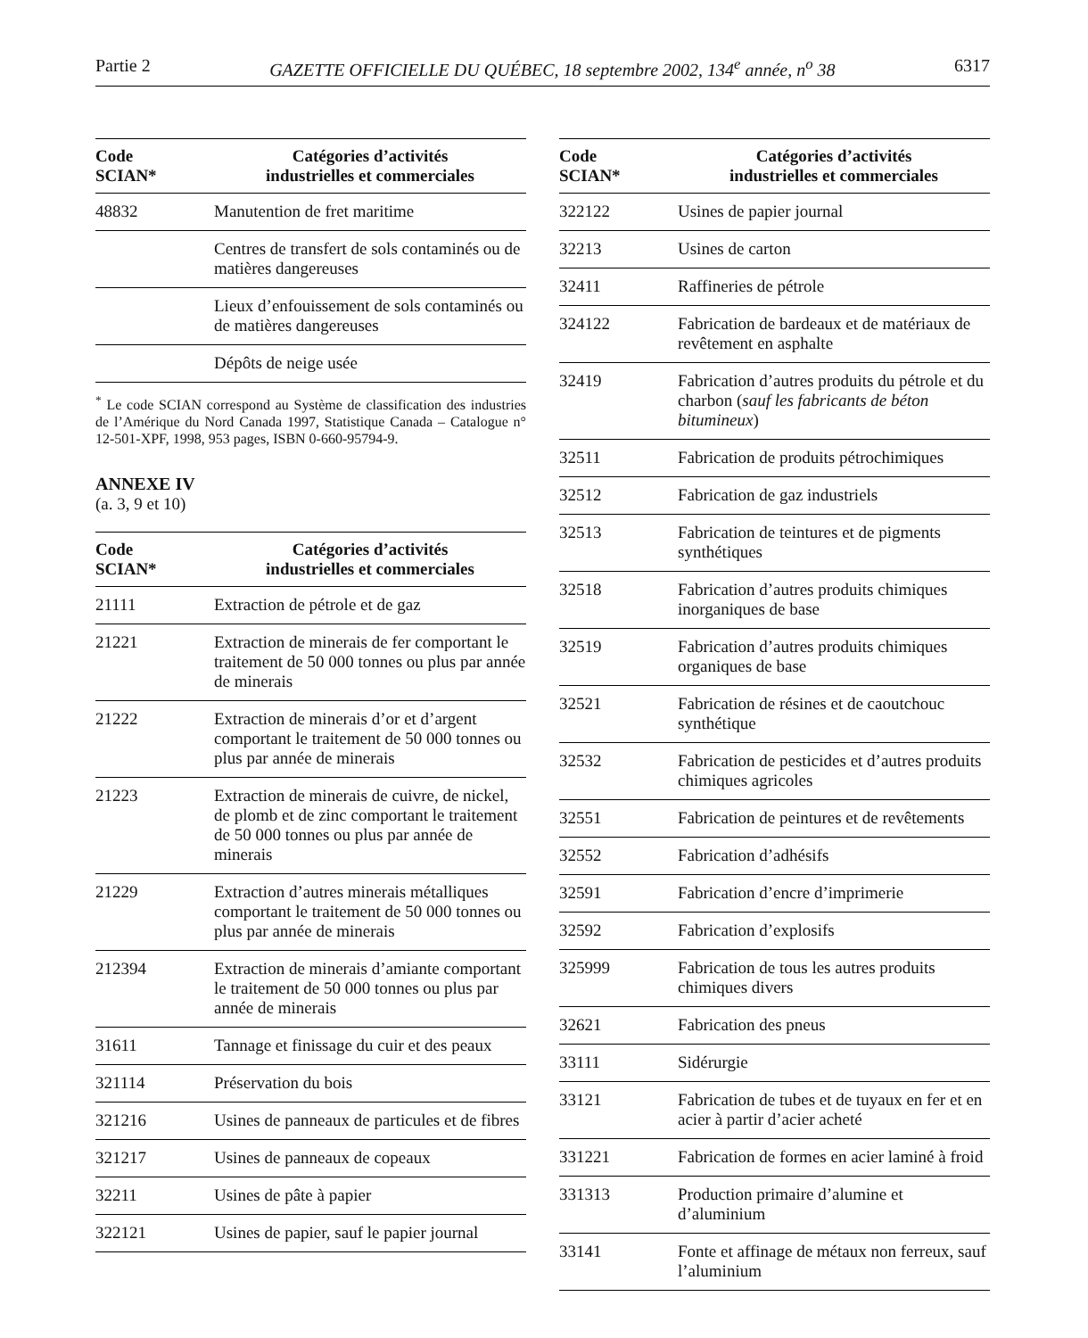Partie 2 GAZETTE OFFICIELLE DU QUÉBEC, 18 septembre 2002, 134<sup>e</sup> année, n<sup>o</sup> 38 6317
| Code SCIAN* | Catégories d’activités industrielles et commerciales |
| --- | --- |
| 48832 | Manutention de fret maritime |
| | Centres de transfert de sols contaminés ou de matières dangereuses |
| | Lieux d’enfouissement de sols contaminés ou de matières dangereuses |
| | Dépôts de neige usée |
<sup>*</sup> Le code SCIAN correspond au Système de classification des industries de l’Amérique du Nord Canada 1997, Statistique Canada – Catalogue n° 12-501-XPF, 1998, 953 pages, ISBN 0-660-95794-9.
ANNEXE IV
(a. 3, 9 et 10)
| Code SCIAN* | Catégories d’activités industrielles et commerciales |
| --- | --- |
| 21111 | Extraction de pétrole et de gaz |
| 21221 | Extraction de minerais de fer comportant le traitement de 50 000 tonnes ou plus par année de minerais |
| 21222 | Extraction de minerais d’or et d’argent comportant le traitement de 50 000 tonnes ou plus par année de minerais |
| 21223 | Extraction de minerais de cuivre, de nickel, de plomb et de zinc comportant le traitement de 50 000 tonnes ou plus par année de minerais |
| 21229 | Extraction d’autres minerais métalliques comportant le traitement de 50 000 tonnes ou plus par année de minerais |
| 212394 | Extraction de minerais d’amiante comportant le traitement de 50 000 tonnes ou plus par année de minerais |
| 31611 | Tannage et finissage du cuir et des peaux |
| 321114 | Préservation du bois |
| 321216 | Usines de panneaux de particules et de fibres |
| 321217 | Usines de panneaux de copeaux |
| 32211 | Usines de pâte à papier |
| 322121 | Usines de papier, sauf le papier journal |
| Code SCIAN* | Catégories d’activités industrielles et commerciales |
| --- | --- |
| 322122 | Usines de papier journal |
| 32213 | Usines de carton |
| 32411 | Raffineries de pétrole |
| 324122 | Fabrication de bardeaux et de matériaux de revêtement en asphalte |
| 32419 | Fabrication d’autres produits du pétrole et du charbon ( sauf les fabricants de béton bitumineux ) |
| 32511 | Fabrication de produits pétrochimiques |
| 32512 | Fabrication de gaz industriels |
| 32513 | Fabrication de teintures et de pigments synthétiques |
| 32518 | Fabrication d’autres produits chimiques inorganiques de base |
| 32519 | Fabrication d’autres produits chimiques organiques de base |
| 32521 | Fabrication de résines et de caoutchouc synthétique |
| 32532 | Fabrication de pesticides et d’autres produits chimiques agricoles |
| 32551 | Fabrication de peintures et de revêtements |
| 32552 | Fabrication d’adhésifs |
| 32591 | Fabrication d’encre d’imprimerie |
| 32592 | Fabrication d’explosifs |
| 325999 | Fabrication de tous les autres produits chimiques divers |
| 32621 | Fabrication des pneus |
| 33111 | Sidérurgie |
| 33121 | Fabrication de tubes et de tuyaux en fer et en acier à partir d’acier acheté |
| 331221 | Fabrication de formes en acier laminé à froid |
| 331313 | Production primaire d’alumine et d’aluminium |
| 33141 | Fonte et affinage de métaux non ferreux, sauf l’aluminium |